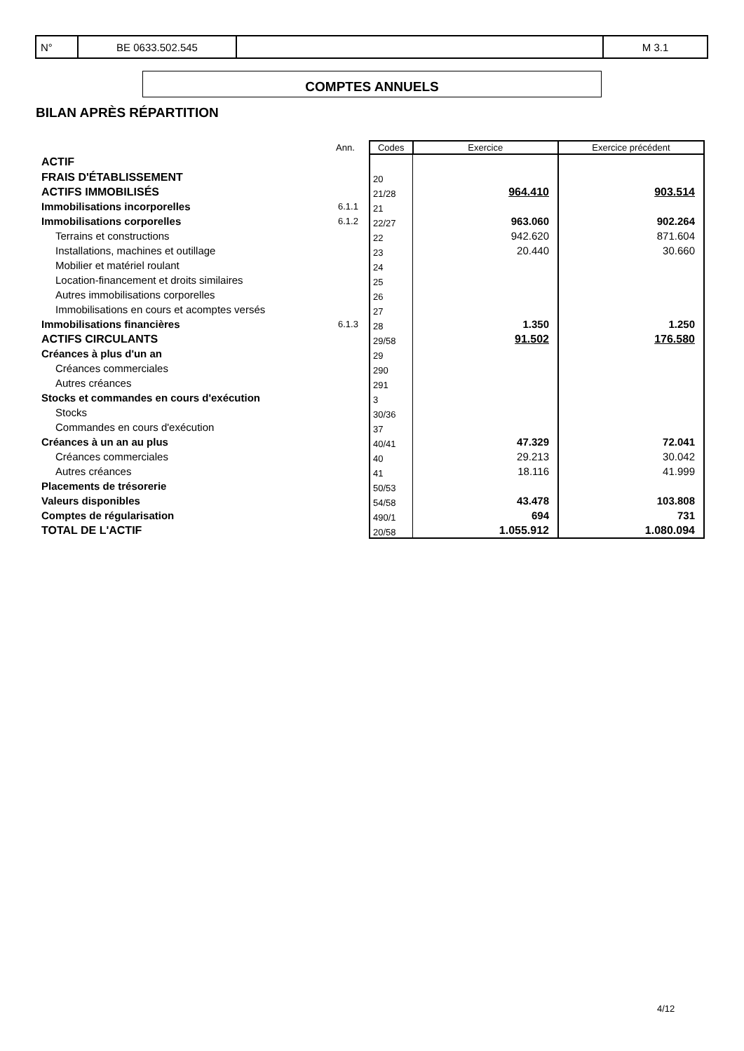| N° | BE 0633.502.545 | | M 3.1 |
COMPTES ANNUELS
BILAN APRÈS RÉPARTITION
| | Ann. | Codes | Exercice | Exercice précédent |
| --- | --- | --- | --- | --- |
| ACTIF | | | | |
| FRAIS D'ÉTABLISSEMENT | | 20 | | |
| ACTIFS IMMOBILISÉS | | 21/28 | 964.410 | 903.514 |
| Immobilisations incorporelles | 6.1.1 | 21 | | |
| Immobilisations corporelles | 6.1.2 | 22/27 | 963.060 | 902.264 |
| Terrains et constructions | | 22 | 942.620 | 871.604 |
| Installations, machines et outillage | | 23 | 20.440 | 30.660 |
| Mobilier et matériel roulant | | 24 | | |
| Location-financement et droits similaires | | 25 | | |
| Autres immobilisations corporelles | | 26 | | |
| Immobilisations en cours et acomptes versés | | 27 | | |
| Immobilisations financières | 6.1.3 | 28 | 1.350 | 1.250 |
| ACTIFS CIRCULANTS | | 29/58 | 91.502 | 176.580 |
| Créances à plus d'un an | | 29 | | |
| Créances commerciales | | 290 | | |
| Autres créances | | 291 | | |
| Stocks et commandes en cours d'exécution | | 3 | | |
| Stocks | | 30/36 | | |
| Commandes en cours d'exécution | | 37 | | |
| Créances à un an au plus | | 40/41 | 47.329 | 72.041 |
| Créances commerciales | | 40 | 29.213 | 30.042 |
| Autres créances | | 41 | 18.116 | 41.999 |
| Placements de trésorerie | | 50/53 | | |
| Valeurs disponibles | | 54/58 | 43.478 | 103.808 |
| Comptes de régularisation | | 490/1 | 694 | 731 |
| TOTAL DE L'ACTIF | | 20/58 | 1.055.912 | 1.080.094 |
4/12